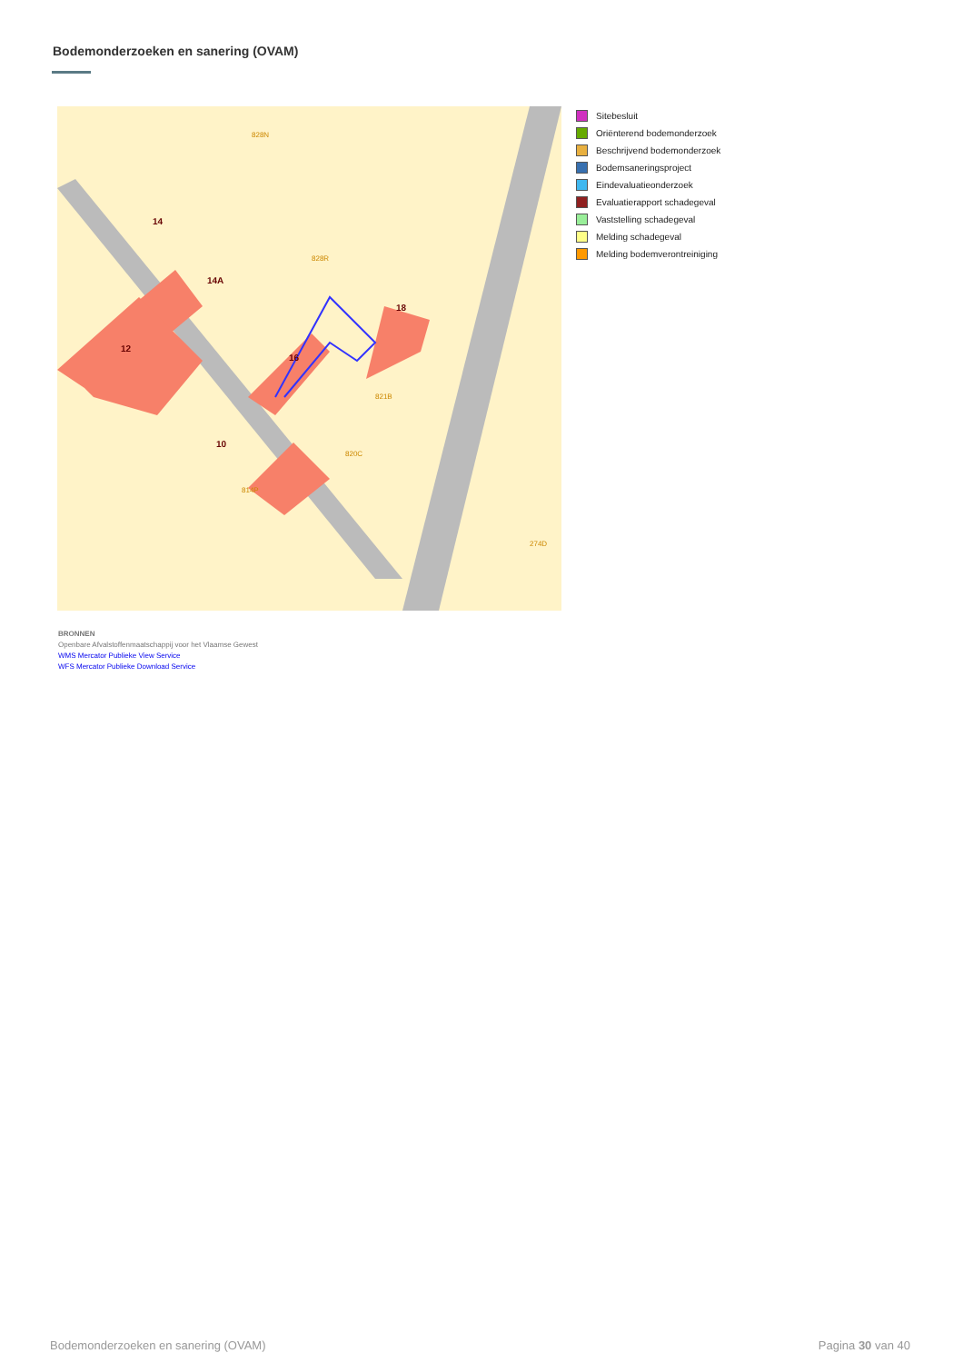Bodemonderzoeken en sanering (OVAM)
14
14A
12
16
18
10
828R
821B
820C
814P
274D
828N
Sitebesluit
Oriënterend bodemonderzoek
Beschrijvend bodemonderzoek
Bodemsaneringsproject
Eindevaluatieonderzoek
Evaluatierapport schadegeval
Vaststelling schadegeval
Melding schadegeval
Melding bodemverontreiniging
BRONNEN
Openbare Afvalstoffenmaatschappij voor het Vlaamse Gewest
WMS Mercator Publieke View Service
WFS Mercator Publieke Download Service
Bodemonderzoeken en sanering (OVAM)
Pagina 30 van 40